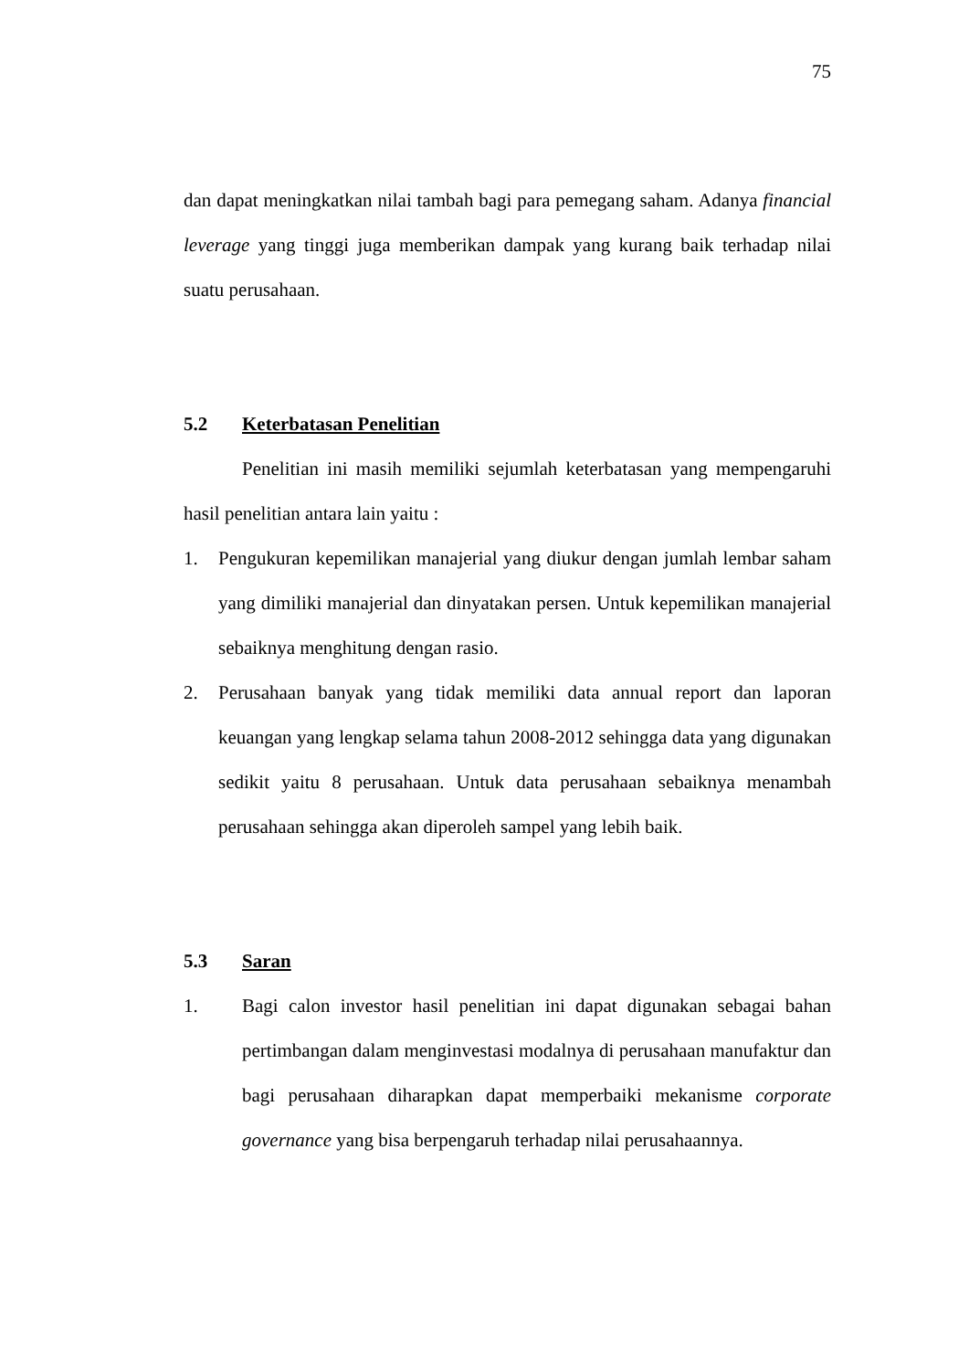75
dan dapat meningkatkan nilai tambah bagi para pemegang saham. Adanya financial leverage yang tinggi juga memberikan dampak yang kurang baik terhadap nilai suatu perusahaan.
5.2 Keterbatasan Penelitian
Penelitian ini masih memiliki sejumlah keterbatasan yang mempengaruhi hasil penelitian antara lain yaitu :
1. Pengukuran kepemilikan manajerial yang diukur dengan jumlah lembar saham yang dimiliki manajerial dan dinyatakan persen. Untuk kepemilikan manajerial sebaiknya menghitung dengan rasio.
2. Perusahaan banyak yang tidak memiliki data annual report dan laporan keuangan yang lengkap selama tahun 2008-2012 sehingga data yang digunakan sedikit yaitu 8 perusahaan. Untuk data perusahaan sebaiknya menambah perusahaan sehingga akan diperoleh sampel yang lebih baik.
5.3 Saran
1. Bagi calon investor hasil penelitian ini dapat digunakan sebagai bahan pertimbangan dalam menginvestasi modalnya di perusahaan manufaktur dan bagi perusahaan diharapkan dapat memperbaiki mekanisme corporate governance yang bisa berpengaruh terhadap nilai perusahaannya.